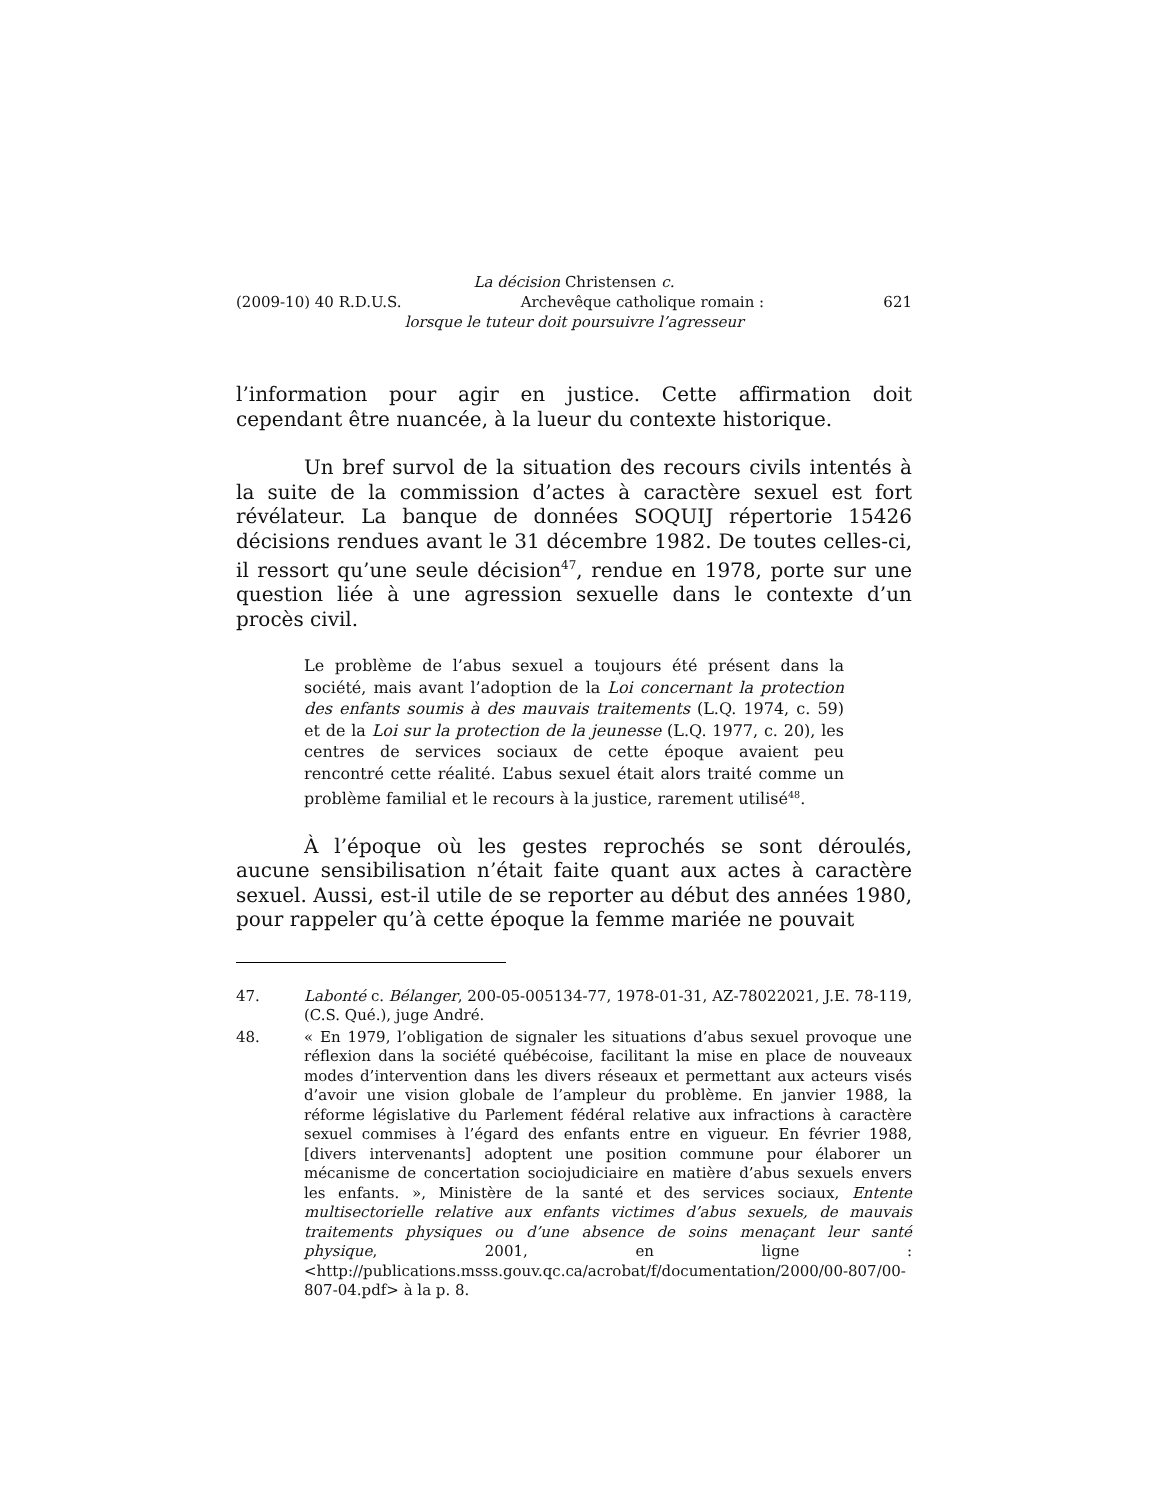La décision Christensen c.
(2009-10) 40 R.D.U.S. Archevêque catholique romain : 621
lorsque le tuteur doit poursuivre l’agresseur
l’information pour agir en justice. Cette affirmation doit cependant être nuancée, à la lueur du contexte historique.
Un bref survol de la situation des recours civils intentés à la suite de la commission d’actes à caractère sexuel est fort révélateur. La banque de données SOQUIJ répertorie 15426 décisions rendues avant le 31 décembre 1982. De toutes celles-ci, il ressort qu’une seule décision<sup>47</sup>, rendue en 1978, porte sur une question liée à une agression sexuelle dans le contexte d’un procès civil.
Le problème de l’abus sexuel a toujours été présent dans la société, mais avant l’adoption de la Loi concernant la protection des enfants soumis à des mauvais traitements (L.Q. 1974, c. 59) et de la Loi sur la protection de la jeunesse (L.Q. 1977, c. 20), les centres de services sociaux de cette époque avaient peu rencontré cette réalité. L’abus sexuel était alors traité comme un problème familial et le recours à la justice, rarement utilisé<sup>48</sup>.
À l’époque où les gestes reprochés se sont déroulés, aucune sensibilisation n’était faite quant aux actes à caractère sexuel. Aussi, est-il utile de se reporter au début des années 1980, pour rappeler qu’à cette époque la femme mariée ne pouvait
47. Labonté c. Bélanger, 200-05-005134-77, 1978-01-31, AZ-78022021, J.E. 78-119, (C.S. Qué.), juge André.
48. « En 1979, l’obligation de signaler les situations d’abus sexuel provoque une réflexion dans la société québécoise, facilitant la mise en place de nouveaux modes d’intervention dans les divers réseaux et permettant aux acteurs visés d’avoir une vision globale de l’ampleur du problème. En janvier 1988, la réforme législative du Parlement fédéral relative aux infractions à caractère sexuel commises à l’égard des enfants entre en vigueur. En février 1988, [divers intervenants] adoptent une position commune pour élaborer un mécanisme de concertation sociojudiciaire en matière d’abus sexuels envers les enfants. », Ministère de la santé et des services sociaux, Entente multisectorielle relative aux enfants victimes d’abus sexuels, de mauvais traitements physiques ou d’une absence de soins menaçant leur santé physique, 2001, en ligne : <http://publications.msss.gouv.qc.ca/acrobat/f/documentation/2000/00-807/00-807-04.pdf> à la p. 8.